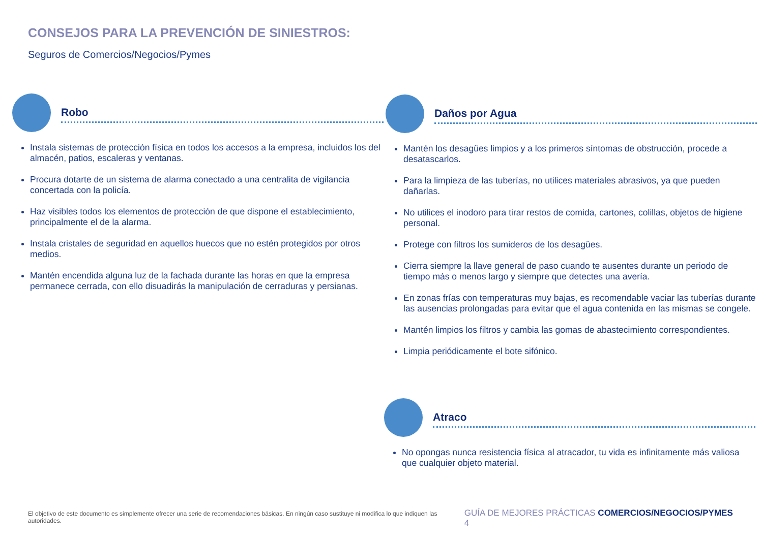CONSEJOS PARA LA PREVENCIÓN DE SINIESTROS:
Seguros de Comercios/Negocios/Pymes
Robo
Instala sistemas de protección física en todos los accesos a la empresa, incluidos los del almacén, patios, escaleras y ventanas.
Procura dotarte de un sistema de alarma conectado a una centralita de vigilancia concertada con la policía.
Haz visibles todos los elementos de protección de que dispone el establecimiento, principalmente el de la alarma.
Instala cristales de seguridad en aquellos huecos que no estén protegidos por otros medios.
Mantén encendida alguna luz de la fachada durante las horas en que la empresa permanece cerrada, con ello disuadirás la manipulación de cerraduras y persianas.
Daños por Agua
Mantén los desagües limpios y a los primeros síntomas de obstrucción, procede a desatascarlos.
Para la limpieza de las tuberías, no utilices materiales abrasivos, ya que pueden dañarlas.
No utilices el inodoro para tirar restos de comida, cartones, colillas, objetos de higiene personal.
Protege con filtros los sumideros de los desagües.
Cierra siempre la llave general de paso cuando te ausentes durante un periodo de tiempo más o menos largo y siempre que detectes una avería.
En zonas frías con temperaturas muy bajas, es recomendable vaciar las tuberías durante las ausencias prolongadas para evitar que el agua contenida en las mismas se congele.
Mantén limpios los filtros y cambia las gomas de abastecimiento correspondientes.
Limpia periódicamente el bote sifónico.
Atraco
No opongas nunca resistencia física al atracador, tu vida es infinitamente más valiosa que cualquier objeto material.
El objetivo de este documento es simplemente ofrecer una serie de recomendaciones básicas. En ningún caso sustituye ni modifica lo que indiquen las autoridades. GUÍA DE MEJORES PRÁCTICAS COMERCIOS/NEGOCIOS/PYMES 4